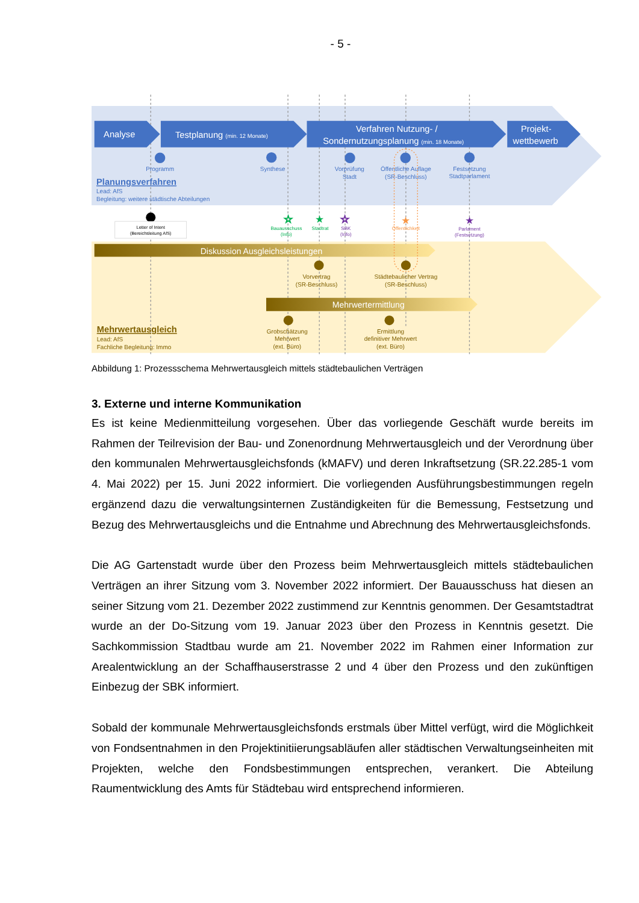- 5 -
Analyse
Testplanung (min. 12 Monate)
Verfahren Nutzung- /
Sondernutzungsplanung (min. 18 Monate)
Projekt-
wettbewerb
Programm
Synthese
Vorprüfung
Stadt
Öffentliche Auflage
(SR-Beschluss)
Festsetzung
Stadtparlament
Planungsverfahren
Lead: AfS
Begleitung: weitere städtische Abteilungen
Letter of Intent
(Bereichsleitung AfS)
☆
★
☆
★
★
Bauausschuss
(Info)
Stadtrat
SBK
(Info)
Öffentlichkeit
Parlament
(Festsetzung)
Diskussion Ausgleichsleistungen
Mehrwertermittlung
Vorvertrag
(SR-Beschluss)
Städtebaulicher Vertrag
(SR-Beschluss)
Grobschätzung
Mehrwert
(ext. Büro)
Ermittlung
definitiver Mehrwert
(ext. Büro)
Mehrwertausgleich
Lead: AfS
Fachliche Begleitung: Immo
Abbildung 1: Prozessschema Mehrwertausgleich mittels städtebaulichen Verträgen
3. Externe und interne Kommunikation
Es ist keine Medienmitteilung vorgesehen. Über das vorliegende Geschäft wurde bereits im Rahmen der Teilrevision der Bau- und Zonenordnung Mehrwertausgleich und der Verordnung über den kommunalen Mehrwertausgleichsfonds (kMAFV) und deren Inkraftsetzung (SR.22.285-1 vom 4. Mai 2022) per 15. Juni 2022 informiert. Die vorliegenden Ausführungsbestimmungen regeln ergänzend dazu die verwaltungsinternen Zuständigkeiten für die Bemessung, Festsetzung und Bezug des Mehrwertausgleichs und die Entnahme und Abrechnung des Mehrwertausgleichsfonds.
Die AG Gartenstadt wurde über den Prozess beim Mehrwertausgleich mittels städtebaulichen Verträgen an ihrer Sitzung vom 3. November 2022 informiert. Der Bauausschuss hat diesen an seiner Sitzung vom 21. Dezember 2022 zustimmend zur Kenntnis genommen. Der Gesamtstadtrat wurde an der Do-Sitzung vom 19. Januar 2023 über den Prozess in Kenntnis gesetzt. Die Sachkommission Stadtbau wurde am 21. November 2022 im Rahmen einer Information zur Arealentwicklung an der Schaffhauserstrasse 2 und 4 über den Prozess und den zukünftigen Einbezug der SBK informiert.
Sobald der kommunale Mehrwertausgleichsfonds erstmals über Mittel verfügt, wird die Möglichkeit von Fondsentnahmen in den Projektinitiierungsabläufen aller städtischen Verwaltungseinheiten mit Projekten, welche den Fondsbestimmungen entsprechen, verankert. Die Abteilung Raumentwicklung des Amts für Städtebau wird entsprechend informieren.